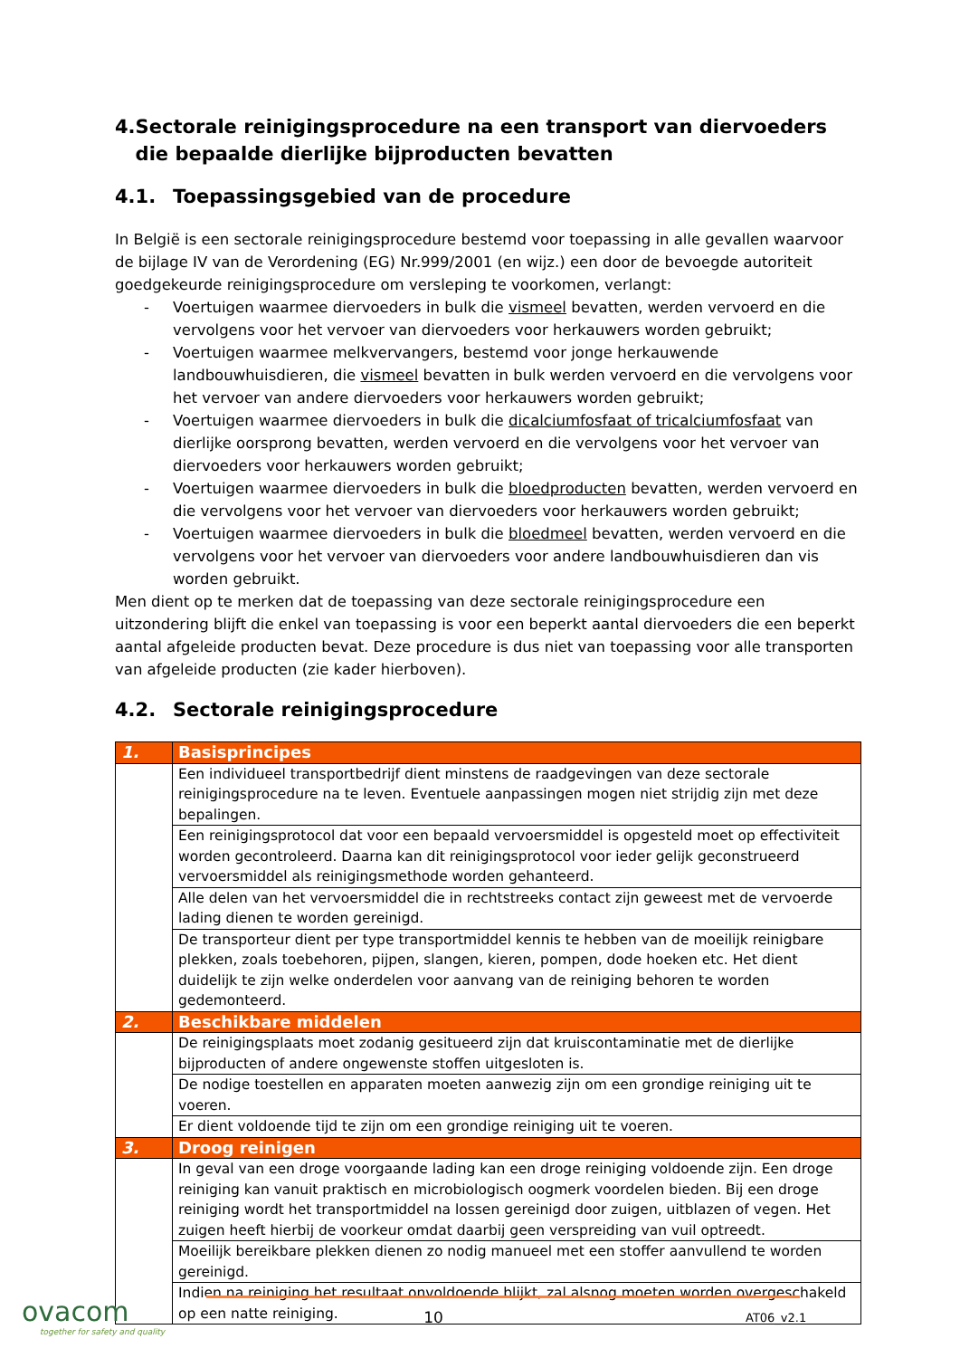4. Sectorale reinigingsprocedure na een transport van diervoeders die bepaalde dierlijke bijproducten bevatten
4.1. Toepassingsgebied van de procedure
In België is een sectorale reinigingsprocedure bestemd voor toepassing in alle gevallen waarvoor de bijlage IV van de Verordening (EG) Nr.999/2001 (en wijz.) een door de bevoegde autoriteit goedgekeurde reinigingsprocedure om versleping te voorkomen, verlangt:
- Voertuigen waarmee diervoeders in bulk die vismeel bevatten, werden vervoerd en die vervolgens voor het vervoer van diervoeders voor herkauwers worden gebruikt;
- Voertuigen waarmee melkvervangers, bestemd voor jonge herkauwende landbouwhuisdieren, die vismeel bevatten in bulk werden vervoerd en die vervolgens voor het vervoer van andere diervoeders voor herkauwers worden gebruikt;
- Voertuigen waarmee diervoeders in bulk die dicalciumfosfaat of tricalciumfosfaat van dierlijke oorsprong bevatten, werden vervoerd en die vervolgens voor het vervoer van diervoeders voor herkauwers worden gebruikt;
- Voertuigen waarmee diervoeders in bulk die bloedproducten bevatten, werden vervoerd en die vervolgens voor het vervoer van diervoeders voor herkauwers worden gebruikt;
- Voertuigen waarmee diervoeders in bulk die bloedmeel bevatten, werden vervoerd en die vervolgens voor het vervoer van diervoeders voor andere landbouwhuisdieren dan vis worden gebruikt.
Men dient op te merken dat de toepassing van deze sectorale reinigingsprocedure een uitzondering blijft die enkel van toepassing is voor een beperkt aantal diervoeders die een beperkt aantal afgeleide producten bevat. Deze procedure is dus niet van toepassing voor alle transporten van afgeleide producten (zie kader hierboven).
4.2. Sectorale reinigingsprocedure
| 1. | Basisprincipes |
| --- | --- |
| | Een individueel transportbedrijf dient minstens de raadgevingen van deze sectorale reinigingsprocedure na te leven. Eventuele aanpassingen mogen niet strijdig zijn met deze bepalingen. |
| | Een reinigingsprotocol dat voor een bepaald vervoersmiddel is opgesteld moet op effectiviteit worden gecontroleerd. Daarna kan dit reinigingsprotocol voor ieder gelijk geconstrueerd vervoersmiddel als reinigingsmethode worden gehanteerd. |
| | Alle delen van het vervoersmiddel die in rechtstreeks contact zijn geweest met de vervoerde lading dienen te worden gereinigd. |
| | De transporteur dient per type transportmiddel kennis te hebben van de moeilijk reinigbare plekken, zoals toebehoren, pijpen, slangen, kieren, pompen, dode hoeken etc. Het dient duidelijk te zijn welke onderdelen voor aanvang van de reiniging behoren te worden gedemonteerd. |
| 2. | Beschikbare middelen |
| | De reinigingsplaats moet zodanig gesitueerd zijn dat kruiscontaminatie met de dierlijke bijproducten of andere ongewenste stoffen uitgesloten is. |
| | De nodige toestellen en apparaten moeten aanwezig zijn om een grondige reiniging uit te voeren. |
| | Er dient voldoende tijd te zijn om een grondige reiniging uit te voeren. |
| 3. | Droog reinigen |
| | In geval van een droge voorgaande lading kan een droge reiniging voldoende zijn. Een droge reiniging kan vanuit praktisch en microbiologisch oogmerk voordelen bieden. Bij een droge reiniging wordt het transportmiddel na lossen gereinigd door zuigen, uitblazen of vegen. Het zuigen heeft hierbij de voorkeur omdat daarbij geen verspreiding van vuil optreedt. |
| | Moeilijk bereikbare plekken dienen zo nodig manueel met een stoffer aanvullend te worden gereinigd. |
| | Indien na reiniging het resultaat onvoldoende blijkt, zal alsnog moeten worden overgeschakeld op een natte reiniging. |
ovacom
together for safety and quality
10
AT06_v2.1